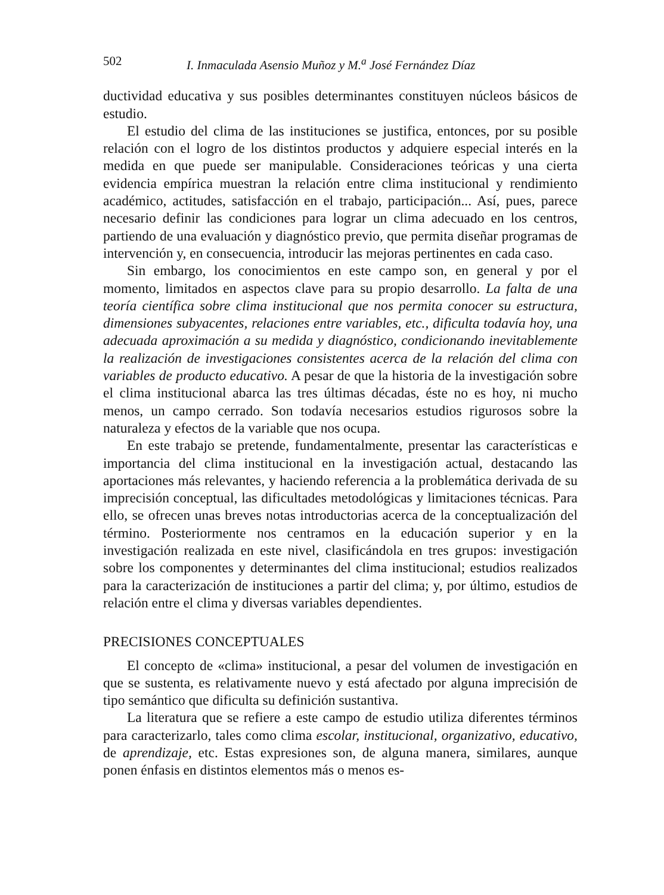502 I. Inmaculada Asensio Muñoz y M.<sup>a</sup> José Fernández Díaz
ductividad educativa y sus posibles determinantes constituyen núcleos básicos de estudio.
El estudio del clima de las instituciones se justifica, entonces, por su posible relación con el logro de los distintos productos y adquiere especial interés en la medida en que puede ser manipulable. Consideraciones teóricas y una cierta evidencia empírica muestran la relación entre clima institucional y rendimiento académico, actitudes, satisfacción en el trabajo, participación... Así, pues, parece necesario definir las condiciones para lograr un clima adecuado en los centros, partiendo de una evaluación y diagnóstico previo, que permita diseñar programas de intervención y, en consecuencia, introducir las mejoras pertinentes en cada caso.
Sin embargo, los conocimientos en este campo son, en general y por el momento, limitados en aspectos clave para su propio desarrollo. La falta de una teoría científica sobre clima institucional que nos permita conocer su estructura, dimensiones subyacentes, relaciones entre variables, etc., dificulta todavía hoy, una adecuada aproximación a su medida y diagnóstico, condicionando inevitablemente la realización de investigaciones consistentes acerca de la relación del clima con variables de producto educativo. A pesar de que la historia de la investigación sobre el clima institucional abarca las tres últimas décadas, éste no es hoy, ni mucho menos, un campo cerrado. Son todavía necesarios estudios rigurosos sobre la naturaleza y efectos de la variable que nos ocupa.
En este trabajo se pretende, fundamentalmente, presentar las características e importancia del clima institucional en la investigación actual, destacando las aportaciones más relevantes, y haciendo referencia a la problemática derivada de su imprecisión conceptual, las dificultades metodológicas y limitaciones técnicas. Para ello, se ofrecen unas breves notas introductorias acerca de la conceptualización del término. Posteriormente nos centramos en la educación superior y en la investigación realizada en este nivel, clasificándola en tres grupos: investigación sobre los componentes y determinantes del clima institucional; estudios realizados para la caracterización de instituciones a partir del clima; y, por último, estudios de relación entre el clima y diversas variables dependientes.
PRECISIONES CONCEPTUALES
El concepto de «clima» institucional, a pesar del volumen de investigación en que se sustenta, es relativamente nuevo y está afectado por alguna imprecisión de tipo semántico que dificulta su definición sustantiva.
La literatura que se refiere a este campo de estudio utiliza diferentes términos para caracterizarlo, tales como clima escolar, institucional, organizativo, educativo, de aprendizaje, etc. Estas expresiones son, de alguna manera, similares, aunque ponen énfasis en distintos elementos más o menos es-